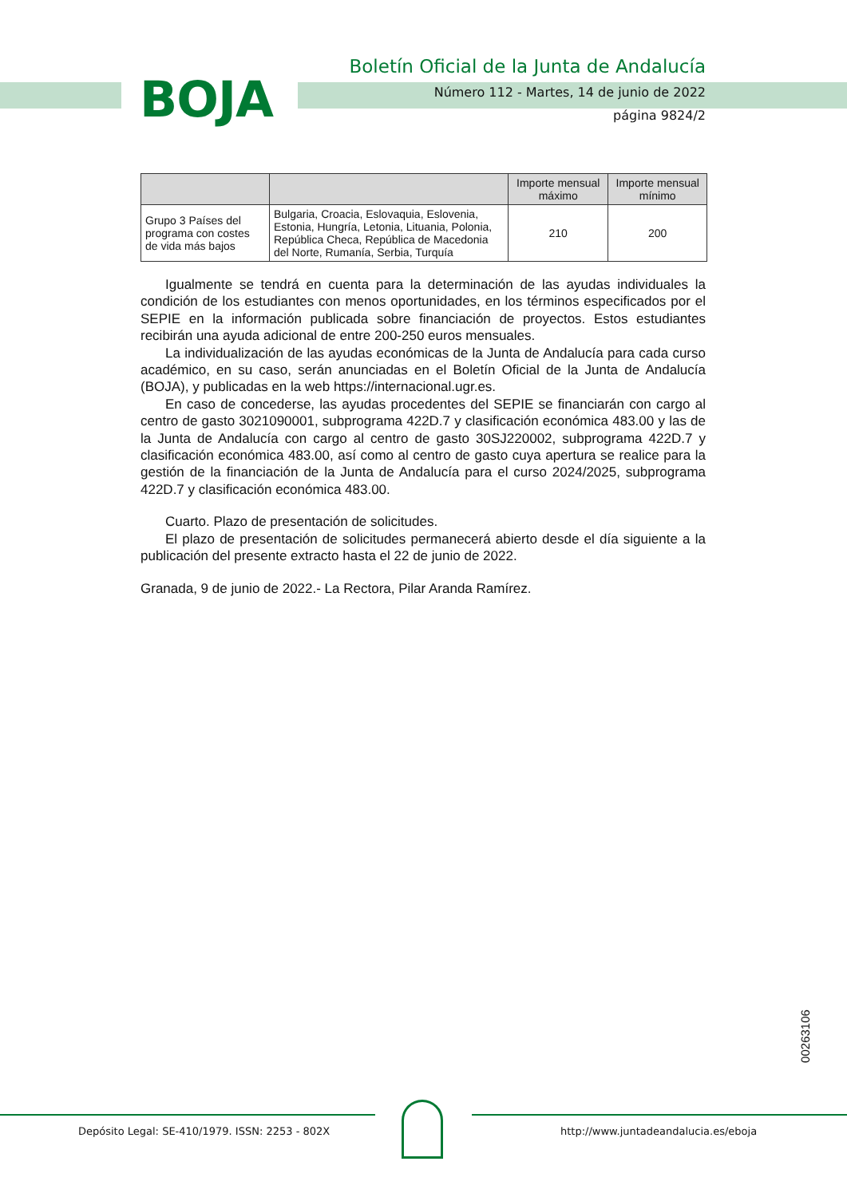BOJA
Boletín Oficial de la Junta de Andalucía
Número 112 - Martes, 14 de junio de 2022
página 9824/2
| | | Importe mensual máximo | Importe mensual mínimo |
| --- | --- | --- | --- |
| Grupo 3 Países del programa con costes de vida más bajos | Bulgaria, Croacia, Eslovaquia, Eslovenia, Estonia, Hungría, Letonia, Lituania, Polonia, República Checa, República de Macedonia del Norte, Rumanía, Serbia, Turquía | 210 | 200 |
Igualmente se tendrá en cuenta para la determinación de las ayudas individuales la condición de los estudiantes con menos oportunidades, en los términos especificados por el SEPIE en la información publicada sobre financiación de proyectos. Estos estudiantes recibirán una ayuda adicional de entre 200-250 euros mensuales.
La individualización de las ayudas económicas de la Junta de Andalucía para cada curso académico, en su caso, serán anunciadas en el Boletín Oficial de la Junta de Andalucía (BOJA), y publicadas en la web https://internacional.ugr.es.
En caso de concederse, las ayudas procedentes del SEPIE se financiarán con cargo al centro de gasto 3021090001, subprograma 422D.7 y clasificación económica 483.00 y las de la Junta de Andalucía con cargo al centro de gasto 30SJ220002, subprograma 422D.7 y clasificación económica 483.00, así como al centro de gasto cuya apertura se realice para la gestión de la financiación de la Junta de Andalucía para el curso 2024/2025, subprograma 422D.7 y clasificación económica 483.00.
Cuarto. Plazo de presentación de solicitudes.
El plazo de presentación de solicitudes permanecerá abierto desde el día siguiente a la publicación del presente extracto hasta el 22 de junio de 2022.
Granada, 9 de junio de 2022.- La Rectora, Pilar Aranda Ramírez.
00263106
Depósito Legal: SE-410/1979. ISSN: 2253 - 802X http://www.juntadeandalucia.es/eboja